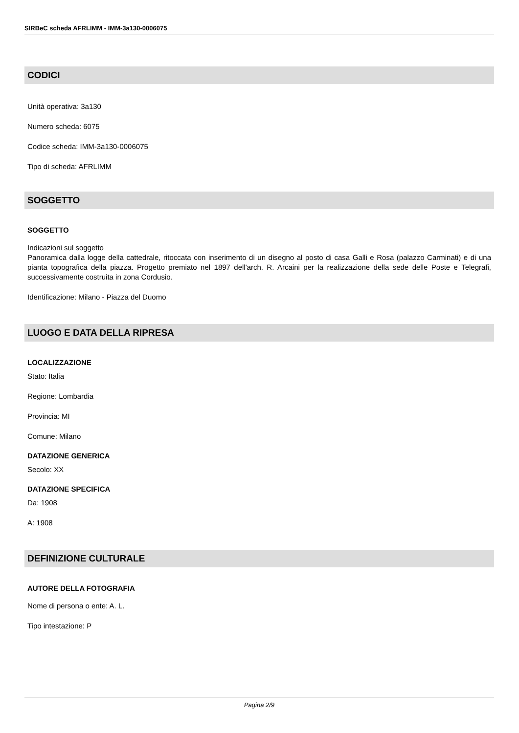SIRBeC scheda AFRLIMM - IMM-3a130-0006075
CODICI
Unità operativa: 3a130
Numero scheda: 6075
Codice scheda: IMM-3a130-0006075
Tipo di scheda: AFRLIMM
SOGGETTO
SOGGETTO
Indicazioni sul soggetto
Panoramica dalla logge della cattedrale, ritoccata con inserimento di un disegno al posto di casa Galli e Rosa (palazzo Carminati) e di una pianta topografica della piazza. Progetto premiato nel 1897 dell'arch. R. Arcaini per la realizzazione della sede delle Poste e Telegrafi, successivamente costruita in zona Cordusio.
Identificazione: Milano - Piazza del Duomo
LUOGO E DATA DELLA RIPRESA
LOCALIZZAZIONE
Stato: Italia
Regione: Lombardia
Provincia: MI
Comune: Milano
DATAZIONE GENERICA
Secolo: XX
DATAZIONE SPECIFICA
Da: 1908
A: 1908
DEFINIZIONE CULTURALE
AUTORE DELLA FOTOGRAFIA
Nome di persona o ente: A. L.
Tipo intestazione: P
Pagina 2/9